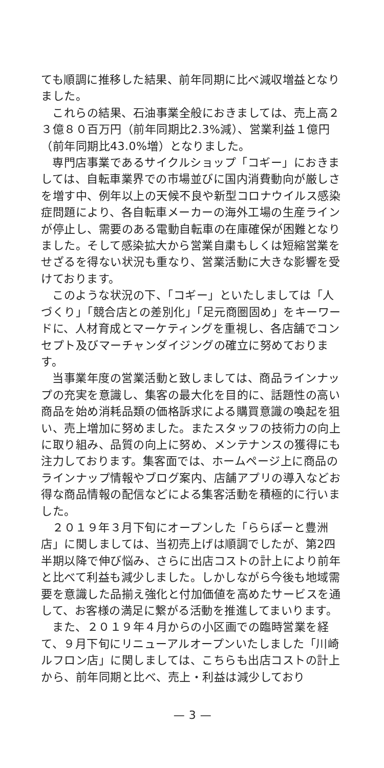ても順調に推移した結果、前年同期に比べ減収増益となりました。
これらの結果、石油事業全般におきましては、売上高２３億８０百万円（前年同期比2.3%減）、営業利益１億円（前年同期比43.0%増）となりました。
専門店事業であるサイクルショップ「コギー」におきましては、自転車業界での市場並びに国内消費動向が厳しさを増す中、例年以上の天候不良や新型コロナウイルス感染症問題により、各自転車メーカーの海外工場の生産ラインが停止し、需要のある電動自転車の在庫確保が困難となりました。そして感染拡大から営業自粛もしくは短縮営業をせざるを得ない状況も重なり、営業活動に大きな影響を受けております。
このような状況の下、「コギー」といたしましては「人づくり」「競合店との差別化」「足元商圏固め」をキーワードに、人材育成とマーケティングを重視し、各店舗でコンセプト及びマーチャンダイジングの確立に努めております。
当事業年度の営業活動と致しましては、商品ラインナップの充実を意識し、集客の最大化を目的に、話題性の高い商品を始め消耗品類の価格訴求による購買意識の喚起を狙い、売上増加に努めました。またスタッフの技術力の向上に取り組み、品質の向上に努め、メンテナンスの獲得にも注力しております。集客面では、ホームページ上に商品のラインナップ情報やブログ案内、店舗アプリの導入などお得な商品情報の配信などによる集客活動を積極的に行いました。
２０１９年３月下旬にオープンした「ららぽーと豊洲店」に関しましては、当初売上げは順調でしたが、第2四半期以降で伸び悩み、さらに出店コストの計上により前年と比べて利益も減少しました。しかしながら今後も地域需要を意識した品揃え強化と付加価値を高めたサービスを通して、お客様の満足に繋がる活動を推進してまいります。
また、２０１９年４月からの小区画での臨時営業を経て、９月下旬にリニューアルオープンいたしました「川崎ルフロン店」に関しましては、こちらも出店コストの計上から、前年同期と比べ、売上・利益は減少しており
— 3 —